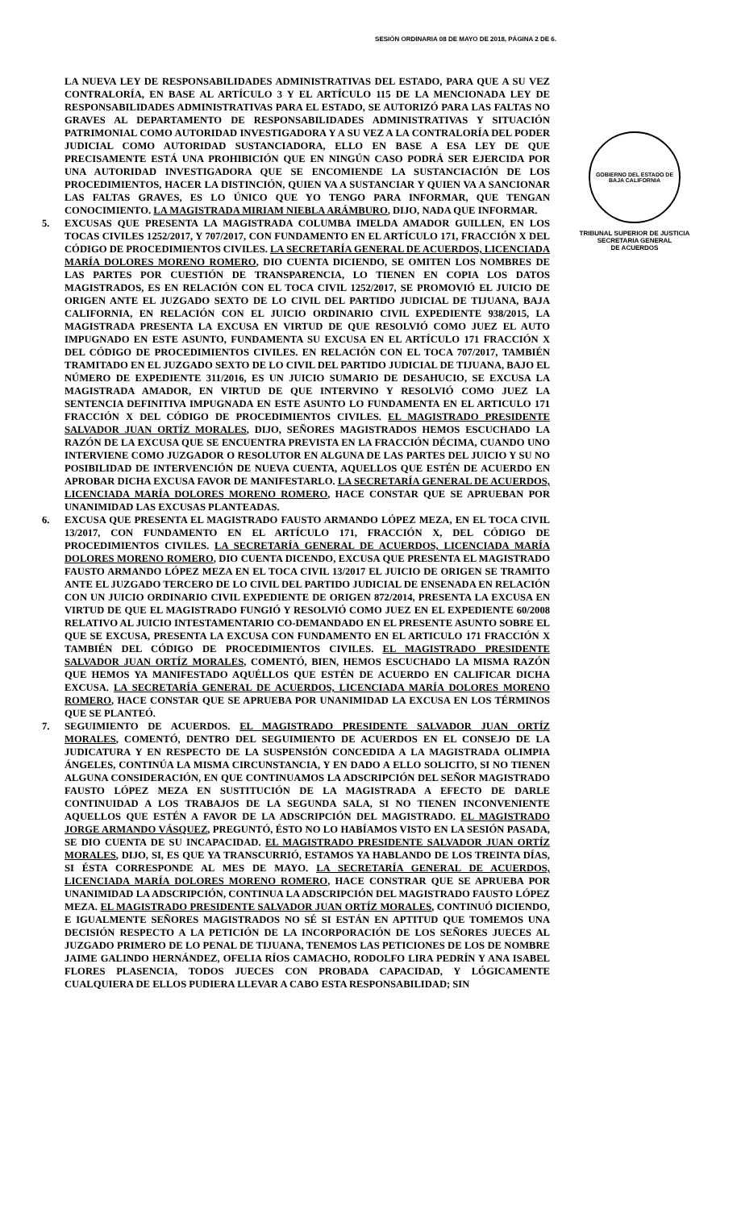SESIÓN ORDINARIA 08 DE MAYO DE 2018, PÁGINA 2 DE 6.
LA NUEVA LEY DE RESPONSABILIDADES ADMINISTRATIVAS DEL ESTADO, PARA QUE A SU VEZ CONTRALORÍA, EN BASE AL ARTÍCULO 3 Y EL ARTÍCULO 115 DE LA MENCIONADA LEY DE RESPONSABILIDADES ADMINISTRATIVAS PARA EL ESTADO, SE AUTORIZÓ PARA LAS FALTAS NO GRAVES AL DEPARTAMENTO DE RESPONSABILIDADES ADMINISTRATIVAS Y SITUACIÓN PATRIMONIAL COMO AUTORIDAD INVESTIGADORA Y A SU VEZ A LA CONTRALORÍA DEL PODER JUDICIAL COMO AUTORIDAD SUSTANCIADORA, ELLO EN BASE A ESA LEY DE QUE PRECISAMENTE ESTÁ UNA PROHIBICIÓN QUE EN NINGÚN CASO PODRÁ SER EJERCIDA POR UNA AUTORIDAD INVESTIGADORA QUE SE ENCOMIENDE LA SUSTANCIACIÓN DE LOS PROCEDIMIENTOS, HACER LA DISTINCIÓN, QUIEN VA A SUSTANCIAR Y QUIEN VA A SANCIONAR LAS FALTAS GRAVES, ES LO ÚNICO QUE YO TENGO PARA INFORMAR, QUE TENGAN CONOCIMIENTO. LA MAGISTRADA MIRIAM NIEBLA ARÁMBURO, DIJO, NADA QUE INFORMAR.
5. EXCUSAS QUE PRESENTA LA MAGISTRADA COLUMBA IMELDA AMADOR GUILLEN, EN LOS TOCAS CIVILES 1252/2017, Y 707/2017, CON FUNDAMENTO EN EL ARTÍCULO 171, FRACCIÓN X DEL CÓDIGO DE PROCEDIMIENTOS CIVILES. LA SECRETARÍA GENERAL DE ACUERDOS, LICENCIADA MARÍA DOLORES MORENO ROMERO, DIO CUENTA DICIENDO, SE OMITEN LOS NOMBRES DE LAS PARTES POR CUESTIÓN DE TRANSPARENCIA, LO TIENEN EN COPIA LOS DATOS MAGISTRADOS, ES EN RELACIÓN CON EL TOCA CIVIL 1252/2017, SE PROMOVIÓ EL JUICIO DE ORIGEN ANTE EL JUZGADO SEXTO DE LO CIVIL DEL PARTIDO JUDICIAL DE TIJUANA, BAJA CALIFORNIA, EN RELACIÓN CON EL JUICIO ORDINARIO CIVIL EXPEDIENTE 938/2015, LA MAGISTRADA PRESENTA LA EXCUSA EN VIRTUD DE QUE RESOLVIÓ COMO JUEZ EL AUTO IMPUGNADO EN ESTE ASUNTO, FUNDAMENTA SU EXCUSA EN EL ARTÍCULO 171 FRACCIÓN X DEL CÓDIGO DE PROCEDIMIENTOS CIVILES. EN RELACIÓN CON EL TOCA 707/2017, TAMBIÉN TRAMITADO EN EL JUZGADO SEXTO DE LO CIVIL DEL PARTIDO JUDICIAL DE TIJUANA, BAJO EL NÚMERO DE EXPEDIENTE 311/2016, ES UN JUICIO SUMARIO DE DESAHUCIO, SE EXCUSA LA MAGISTRADA AMADOR, EN VIRTUD DE QUE INTERVINO Y RESOLVIÓ COMO JUEZ LA SENTENCIA DEFINITIVA IMPUGNADA EN ESTE ASUNTO LO FUNDAMENTA EN EL ARTICULO 171 FRACCIÓN X DEL CÓDIGO DE PROCEDIMIENTOS CIVILES. EL MAGISTRADO PRESIDENTE SALVADOR JUAN ORTÍZ MORALES, DIJO, SEÑORES MAGISTRADOS HEMOS ESCUCHADO LA RAZÓN DE LA EXCUSA QUE SE ENCUENTRA PREVISTA EN LA FRACCIÓN DÉCIMA, CUANDO UNO INTERVIENE COMO JUZGADOR O RESOLUTOR EN ALGUNA DE LAS PARTES DEL JUICIO Y SU NO POSIBILIDAD DE INTERVENCIÓN DE NUEVA CUENTA, AQUELLOS QUE ESTÉN DE ACUERDO EN APROBAR DICHA EXCUSA FAVOR DE MANIFESTARLO. LA SECRETARÍA GENERAL DE ACUERDOS, LICENCIADA MARÍA DOLORES MORENO ROMERO, HACE CONSTAR QUE SE APRUEBAN POR UNANIMIDAD LAS EXCUSAS PLANTEADAS.
6. EXCUSA QUE PRESENTA EL MAGISTRADO FAUSTO ARMANDO LÓPEZ MEZA, EN EL TOCA CIVIL 13/2017, CON FUNDAMENTO EN EL ARTÍCULO 171, FRACCIÓN X, DEL CÓDIGO DE PROCEDIMIENTOS CIVILES. LA SECRETARÍA GENERAL DE ACUERDOS, LICENCIADA MARÍA DOLORES MORENO ROMERO, DIO CUENTA DICENDO, EXCUSA QUE PRESENTA EL MAGISTRADO FAUSTO ARMANDO LÓPEZ MEZA EN EL TOCA CIVIL 13/2017 EL JUICIO DE ORIGEN SE TRAMITO ANTE EL JUZGADO TERCERO DE LO CIVIL DEL PARTIDO JUDICIAL DE ENSENADA EN RELACIÓN CON UN JUICIO ORDINARIO CIVIL EXPEDIENTE DE ORIGEN 872/2014, PRESENTA LA EXCUSA EN VIRTUD DE QUE EL MAGISTRADO FUNGIÓ Y RESOLVIÓ COMO JUEZ EN EL EXPEDIENTE 60/2008 RELATIVO AL JUICIO INTESTAMENTARIO CO-DEMANDADO EN EL PRESENTE ASUNTO SOBRE EL QUE SE EXCUSA, PRESENTA LA EXCUSA CON FUNDAMENTO EN EL ARTICULO 171 FRACCIÓN X TAMBIÉN DEL CÓDIGO DE PROCEDIMIENTOS CIVILES. EL MAGISTRADO PRESIDENTE SALVADOR JUAN ORTÍZ MORALES, COMENTÓ, BIEN, HEMOS ESCUCHADO LA MISMA RAZÓN QUE HEMOS YA MANIFESTADO AQUÉLLOS QUE ESTÉN DE ACUERDO EN CALIFICAR DICHA EXCUSA. LA SECRETARÍA GENERAL DE ACUERDOS, LICENCIADA MARÍA DOLORES MORENO ROMERO, HACE CONSTAR QUE SE APRUEBA POR UNANIMIDAD LA EXCUSA EN LOS TÉRMINOS QUE SE PLANTEÓ.
7. SEGUIMIENTO DE ACUERDOS. EL MAGISTRADO PRESIDENTE SALVADOR JUAN ORTÍZ MORALES, COMENTÓ, DENTRO DEL SEGUIMIENTO DE ACUERDOS EN EL CONSEJO DE LA JUDICATURA Y EN RESPECTO DE LA SUSPENSIÓN CONCEDIDA A LA MAGISTRADA OLIMPIA ÁNGELES, CONTINÚA LA MISMA CIRCUNSTANCIA, Y EN DADO A ELLO SOLICITO, SI NO TIENEN ALGUNA CONSIDERACIÓN, EN QUE CONTINUAMOS LA ADSCRIPCIÓN DEL SEÑOR MAGISTRADO FAUSTO LÓPEZ MEZA EN SUSTITUCIÓN DE LA MAGISTRADA A EFECTO DE DARLE CONTINUIDAD A LOS TRABAJOS DE LA SEGUNDA SALA, SI NO TIENEN INCONVENIENTE AQUELLOS QUE ESTÉN A FAVOR DE LA ADSCRIPCIÓN DEL MAGISTRADO. EL MAGISTRADO JORGE ARMANDO VÁSQUEZ, PREGUNTÓ, ÉSTO NO LO HABÍAMOS VISTO EN LA SESIÓN PASADA, SE DIO CUENTA DE SU INCAPACIDAD. EL MAGISTRADO PRESIDENTE SALVADOR JUAN ORTÍZ MORALES, DIJO, SI, ES QUE YA TRANSCURRIÓ, ESTAMOS YA HABLANDO DE LOS TREINTA DÍAS, SI ÉSTA CORRESPONDE AL MES DE MAYO. LA SECRETARÍA GENERAL DE ACUERDOS, LICENCIADA MARÍA DOLORES MORENO ROMERO, HACE CONSTRAR QUE SE APRUEBA POR UNANIMIDAD LA ADSCRIPCIÓN, CONTINUA LA ADSCRIPCIÓN DEL MAGISTRADO FAUSTO LÓPEZ MEZA. EL MAGISTRADO PRESIDENTE SALVADOR JUAN ORTÍZ MORALES, CONTINUÓ DICIENDO, E IGUALMENTE SEÑORES MAGISTRADOS NO SÉ SI ESTÁN EN APTITUD QUE TOMEMOS UNA DECISIÓN RESPECTO A LA PETICIÓN DE LA INCORPORACIÓN DE LOS SEÑORES JUECES AL JUZGADO PRIMERO DE LO PENAL DE TIJUANA, TENEMOS LAS PETICIONES DE LOS DE NOMBRE JAIME GALINDO HERNÁNDEZ, OFELIA RÍOS CAMACHO, RODOLFO LIRA PEDRÍN Y ANA ISABEL FLORES PLASENCIA, TODOS JUECES CON PROBADA CAPACIDAD, Y LÓGICAMENTE CUALQUIERA DE ELLOS PUDIERA LLEVAR A CABO ESTA RESPONSABILIDAD; SIN
GOBIERNO DEL ESTADO DE BAJA CALIFORNIA
TRIBUNAL SUPERIOR DE JUSTICIA
SECRETARIA GENERAL
DE ACUERDOS